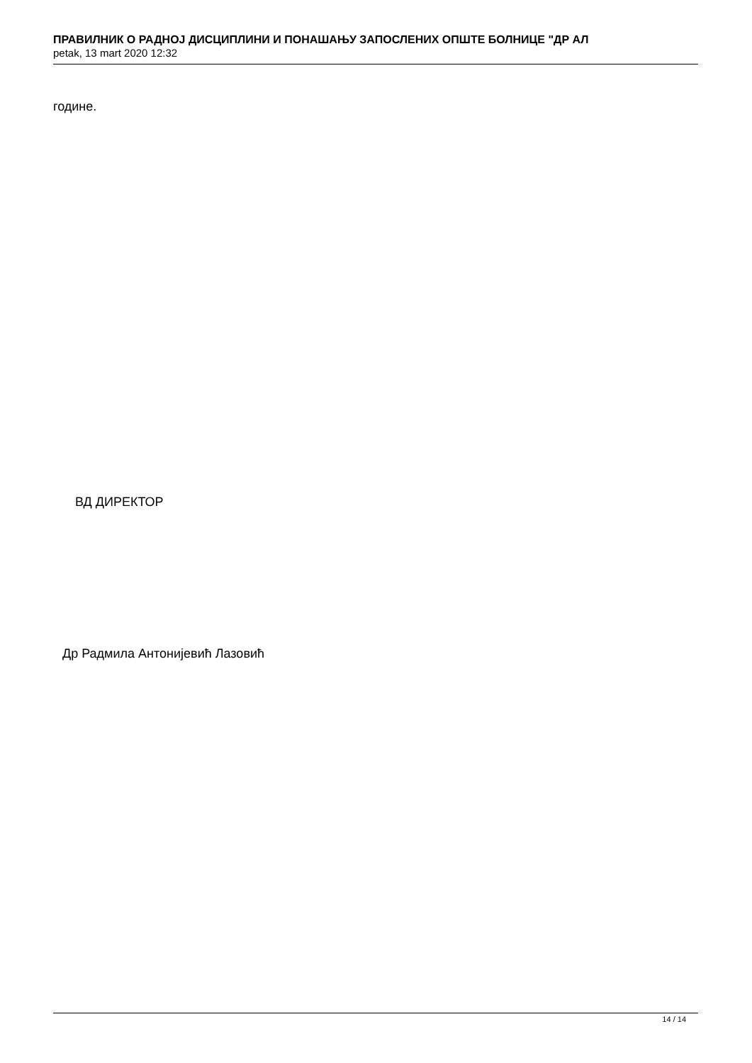ПРАВИЛНИК О РАДНОЈ ДИСЦИПЛИНИ И ПОНАШАЊУ ЗАПОСЛЕНИХ ОПШТЕ БОЛНИЦЕ "ДР АЛ
petak, 13 mart 2020 12:32
године.
ВД ДИРЕКТОР
Др Радмила Антонијевић Лазовић
14 / 14